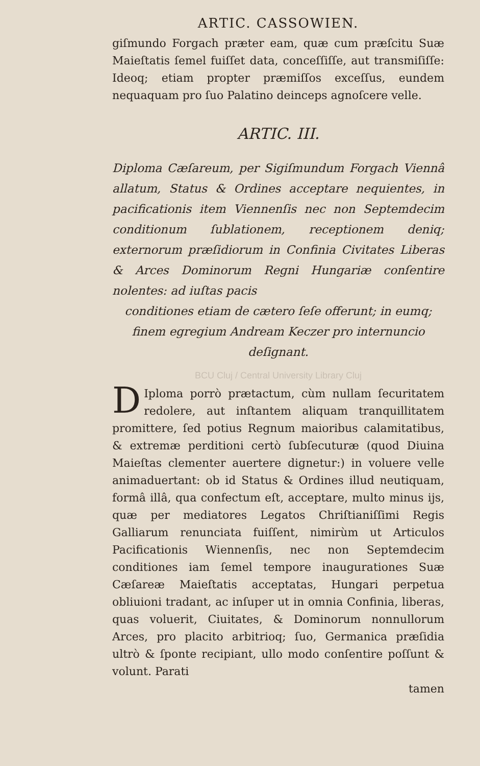ARTIC. CASSOWIEN.
giſmundo Forgach præter eam, quæ cum præſcitu Suæ Maieſtatis ſemel fuiſſet data, conceſſiſſe, aut transmiſiſſe: Ideoq; etiam propter præmiſſos exceſſus, eundem nequaquam pro ſuo Palatino deinceps agnoſcere velle.
ARTIC. III.
Diploma Cæſareum, per Sigiſmundum Forgach Viennâ allatum, Status & Ordines acceptare nequientes, in pacificationis item Viennenſis nec non Septemdecim conditionum ſublationem, receptionem deniq; externorum præſidiorum in Confinia Civitates Liberas & Arces Dominorum Regni Hungariæ conſentire nolentes: ad iuſtas pacis
conditiones etiam de cætero ſeſe offerunt; in eumq; finem egregium Andream Keczer pro internuncio deſignant.
BCU Cluj / Central University Library Cluj
DIploma porrò prætactum, cùm nullam ſecuritatem redolere, aut inſtantem aliquam tranquillitatem promittere, ſed potius Regnum maioribus calamitatibus, & extremæ perditioni certò ſubſecuturæ (quod Diuina Maieſtas clementer auertere dignetur:) in voluere velle animaduertant: ob id Status & Ordines illud neutiquam, formâ illâ, qua confectum eſt, acceptare, multo minus ijs, quæ per mediatores Legatos Chriſtianiſſimi Regis Galliarum renunciata fuiſſent, nimirùm ut Articulos Pacificationis Wiennenſis, nec non Septemdecim conditiones iam ſemel tempore inaugurationes Suæ Cæſareæ Maieſtatis acceptatas, Hungari perpetua obliuioni tradant, ac inſuper ut in omnia Confinia, liberas, quas voluerit, Ciuitates, & Dominorum nonnullorum Arces, pro placito arbitrioq; ſuo, Germanica præſidia ultrò & ſponte recipiant, ullo modo conſentire poſſunt & volunt. Parati
tamen